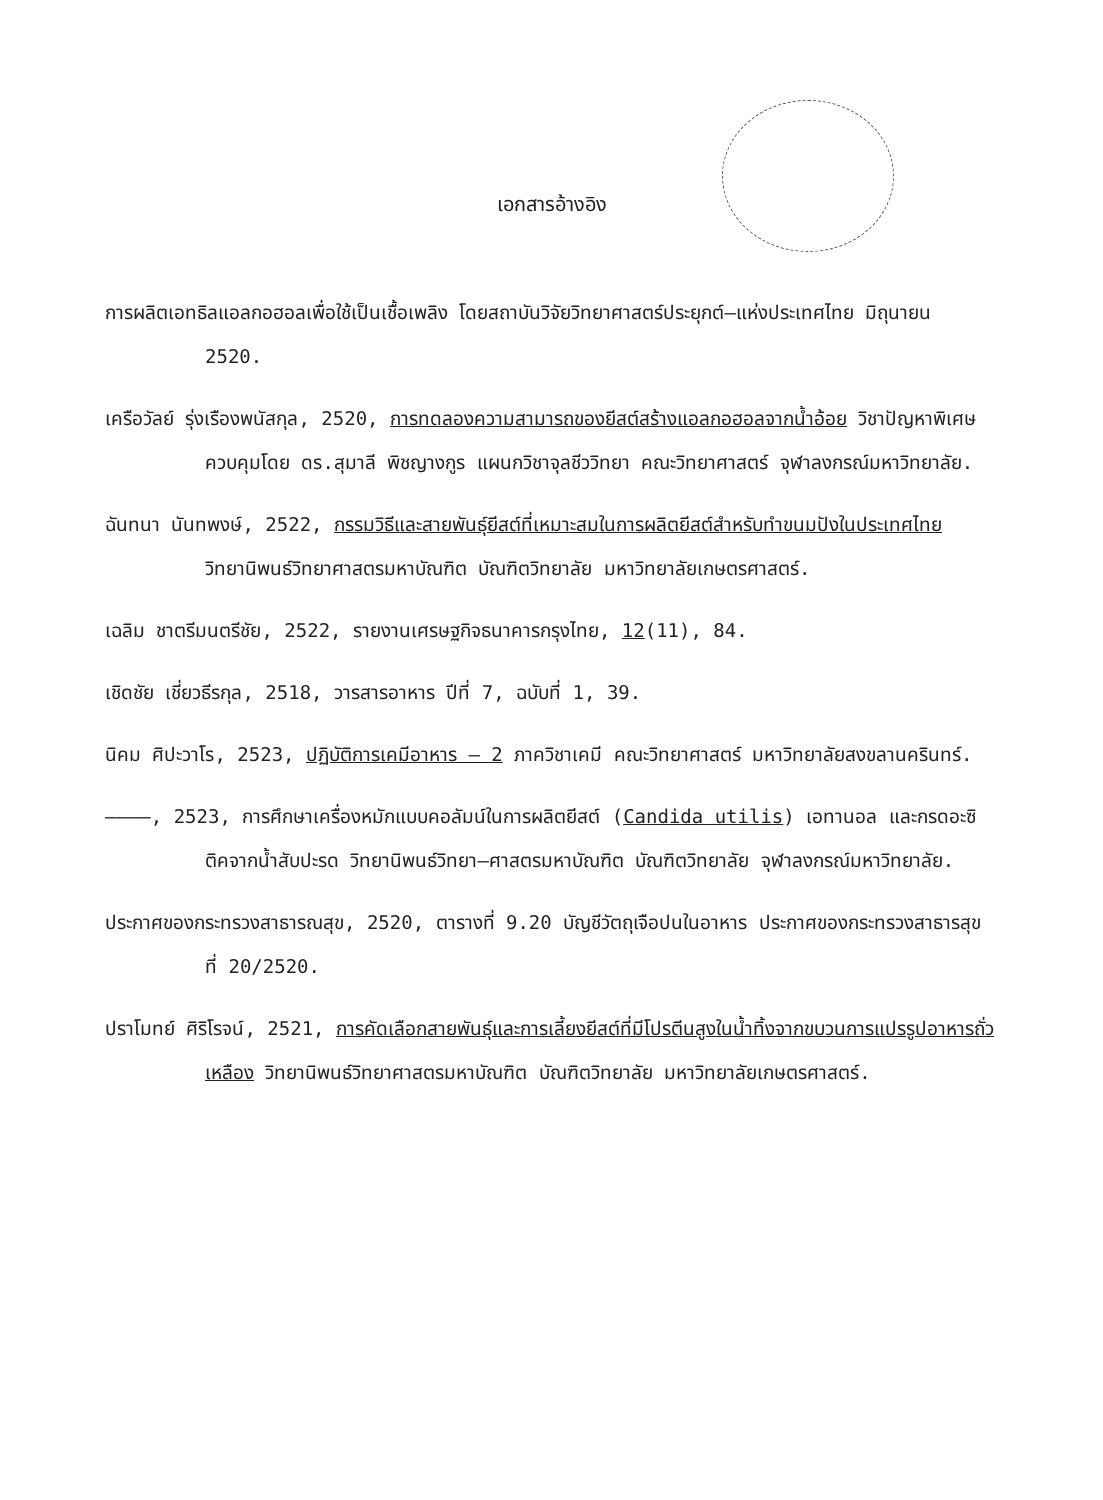เอกสารอ้างอิง
การผลิตเอทธิลแอลกอฮอลเพื่อใช้เป็นเชื้อเพลิง โดยสถาบันวิจัยวิทยาศาสตร์ประยุกต์–แห่งประเทศไทย มิถุนายน 2520.
เครือวัลย์ รุ่งเรืองพนัสกุล, 2520, การทดลองความสามารถของยีสต์สร้างแอลกอฮอลจากน้ำอ้อย วิชาปัญหาพิเศษ ควบคุมโดย ดร.สุมาลี พิชญางกูร แผนกวิชาจุลชีววิทยา คณะวิทยาศาสตร์ จุฬาลงกรณ์มหาวิทยาลัย.
ฉันทนา นันทพงษ์, 2522, กรรมวิธีและสายพันธุ์ยีสต์ที่เหมาะสมในการผลิตยีสต์สำหรับทำขนมปังในประเทศไทย วิทยานิพนธ์วิทยาศาสตรมหาบัณฑิต บัณฑิตวิทยาลัย มหาวิทยาลัยเกษตรศาสตร์.
เฉลิม ชาตรีมนตรีชัย, 2522, รายงานเศรษฐกิจธนาคารกรุงไทย, 12(11), 84.
เชิดชัย เชี่ยวธีรกุล, 2518, วารสารอาหาร ปีที่ 7, ฉบับที่ 1, 39.
นิคม ศิปะวาโร, 2523, ปฏิบัติการเคมีอาหาร – 2 ภาควิชาเคมี คณะวิทยาศาสตร์ มหาวิทยาลัยสงขลานครินทร์.
————, 2523, การศึกษาเครื่องหมักแบบคอลัมน์ในการผลิตยีสต์ (Candida utilis) เอทานอล และกรดอะซิติคจากน้ำสับปะรด วิทยานิพนธ์วิทยา–ศาสตรมหาบัณฑิต บัณฑิตวิทยาลัย จุฬาลงกรณ์มหาวิทยาลัย.
ประกาศของกระทรวงสาธารณสุข, 2520, ตารางที่ 9.20 บัญชีวัตถุเจือปนในอาหาร ประกาศของกระทรวงสาธารสุข ที่ 20/2520.
ปราโมทย์ ศิริโรจน์, 2521, การคัดเลือกสายพันธุ์และการเลี้ยงยีสต์ที่มีโปรตีนสูงในน้ำทิ้งจากขบวนการแปรรูปอาหารถั่วเหลือง วิทยานิพนธ์วิทยาศาสตรมหาบัณฑิต บัณฑิตวิทยาลัย มหาวิทยาลัยเกษตรศาสตร์.